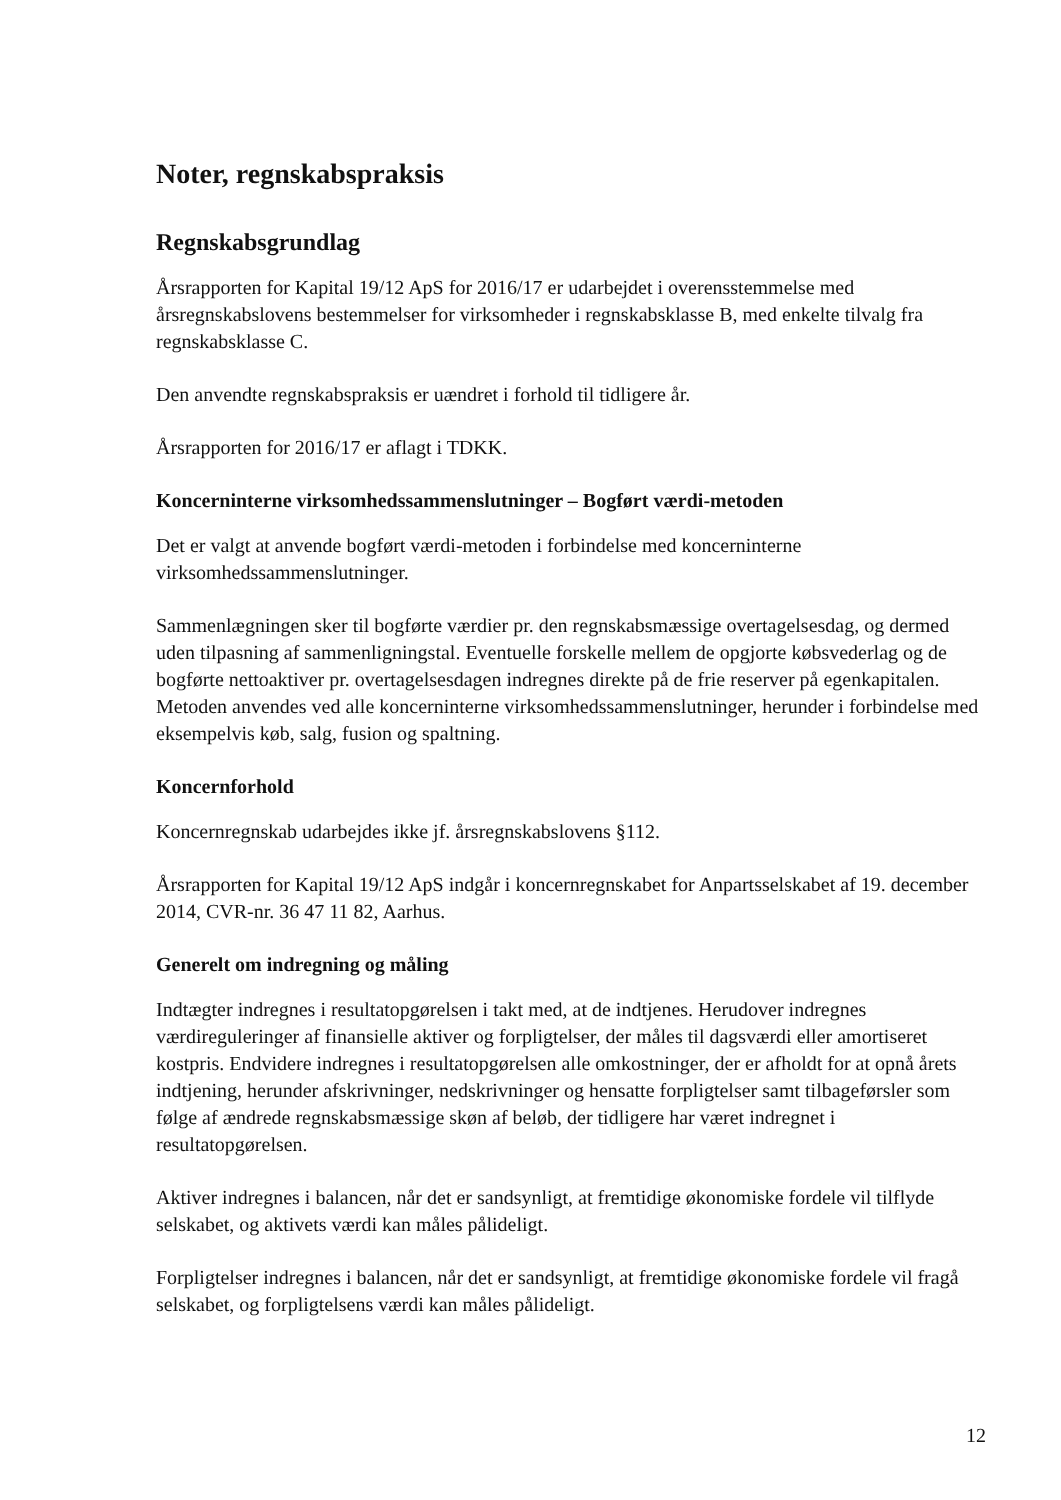Noter, regnskabspraksis
Regnskabsgrundlag
Årsrapporten for Kapital 19/12 ApS for 2016/17 er udarbejdet i overensstemmelse med årsregnskabslovens bestemmelser for virksomheder i regnskabsklasse B, med enkelte tilvalg fra regnskabsklasse C.
Den anvendte regnskabspraksis er uændret i forhold til tidligere år.
Årsrapporten for 2016/17 er aflagt i TDKK.
Koncerninterne virksomhedssammenslutninger – Bogført værdi-metoden
Det er valgt at anvende bogført værdi-metoden i forbindelse med koncerninterne virksomhedssammenslutninger.
Sammenlægningen sker til bogførte værdier pr. den regnskabsmæssige overtagelsesdag, og dermed uden tilpasning af sammenligningstal. Eventuelle forskelle mellem de opgjorte købsvederlag og de bogførte nettoaktiver pr. overtagelsesdagen indregnes direkte på de frie reserver på egenkapitalen. Metoden anvendes ved alle koncerninterne virksomhedssammenslutninger, herunder i forbindelse med eksempelvis køb, salg, fusion og spaltning.
Koncernforhold
Koncernregnskab udarbejdes ikke jf. årsregnskabslovens §112.
Årsrapporten for Kapital 19/12 ApS indgår i koncernregnskabet for Anpartsselskabet af 19. december 2014, CVR-nr. 36 47 11 82, Aarhus.
Generelt om indregning og måling
Indtægter indregnes i resultatopgørelsen i takt med, at de indtjenes. Herudover indregnes værdireguleringer af finansielle aktiver og forpligtelser, der måles til dagsværdi eller amortiseret kostpris. Endvidere indregnes i resultatopgørelsen alle omkostninger, der er afholdt for at opnå årets indtjening, herunder afskrivninger, nedskrivninger og hensatte forpligtelser samt tilbageførsler som følge af ændrede regnskabsmæssige skøn af beløb, der tidligere har været indregnet i resultatopgørelsen.
Aktiver indregnes i balancen, når det er sandsynligt, at fremtidige økonomiske fordele vil tilflyde selskabet, og aktivets værdi kan måles pålideligt.
Forpligtelser indregnes i balancen, når det er sandsynligt, at fremtidige økonomiske fordele vil fragå selskabet, og forpligtelsens værdi kan måles pålideligt.
12